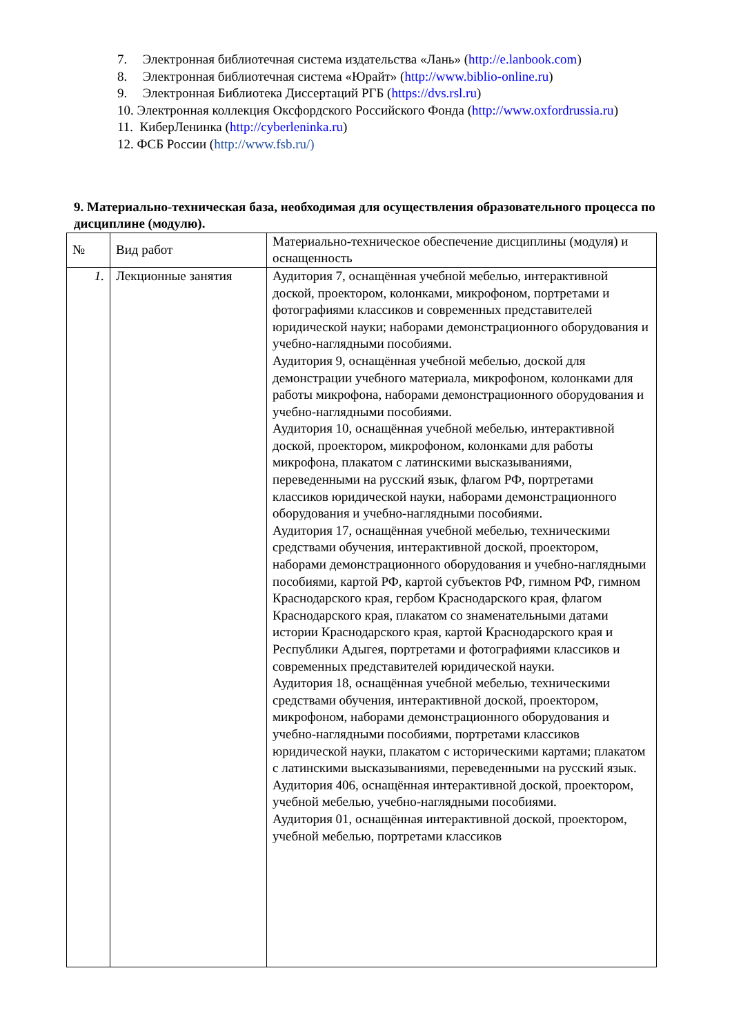7. Электронная библиотечная система издательства «Лань» (http://e.lanbook.com)
8. Электронная библиотечная система «Юрайт» (http://www.biblio-online.ru)
9. Электронная Библиотека Диссертаций РГБ (https://dvs.rsl.ru)
10. Электронная коллекция Оксфордского Российского Фонда (http://www.oxfordrussia.ru)
11. КиберЛенинка (http://cyberleninka.ru)
12. ФСБ России (http://www.fsb.ru/)
9. Материально-техническая база, необходимая для осуществления образовательного процесса по дисциплине (модулю).
| № | Вид работ | Материально-техническое обеспечение дисциплины (модуля) и оснащенность |
| 1. | Лекционные занятия | Аудитория 7, оснащённая учебной мебелью, интерактивной доской, проектором, колонками, микрофоном, портретами и фотографиями классиков и современных представителей юридической науки; наборами демонстрационного оборудования и учебно-наглядными пособиями. Аудитория 9, оснащённая учебной мебелью, доской для демонстрации учебного материала, микрофоном, колонками для работы микрофона, наборами демонстрационного оборудования и учебно-наглядными пособиями. Аудитория 10, оснащённая учебной мебелью, интерактивной доской, проектором, микрофоном, колонками для работы микрофона, плакатом с латинскими высказываниями, переведенными на русский язык, флагом РФ, портретами классиков юридической науки, наборами демонстрационного оборудования и учебно-наглядными пособиями. Аудитория 17, оснащённая учебной мебелью, техническими средствами обучения, интерактивной доской, проектором, наборами демонстрационного оборудования и учебно-наглядными пособиями, картой РФ, картой субъектов РФ, гимном РФ, гимном Краснодарского края, гербом Краснодарского края, флагом Краснодарского края, плакатом со знаменательными датами истории Краснодарского края, картой Краснодарского края и Республики Адыгея, портретами и фотографиями классиков и современных представителей юридической науки. Аудитория 18, оснащённая учебной мебелью, техническими средствами обучения, интерактивной доской, проектором, микрофоном, наборами демонстрационного оборудования и учебно-наглядными пособиями, портретами классиков юридической науки, плакатом с историческими картами; плакатом с латинскими высказываниями, переведенными на русский язык. Аудитория 406, оснащённая интерактивной доской, проектором, учебной мебелью, учебно-наглядными пособиями. Аудитория 01, оснащённая интерактивной доской, проектором, учебной мебелью, портретами классиков |